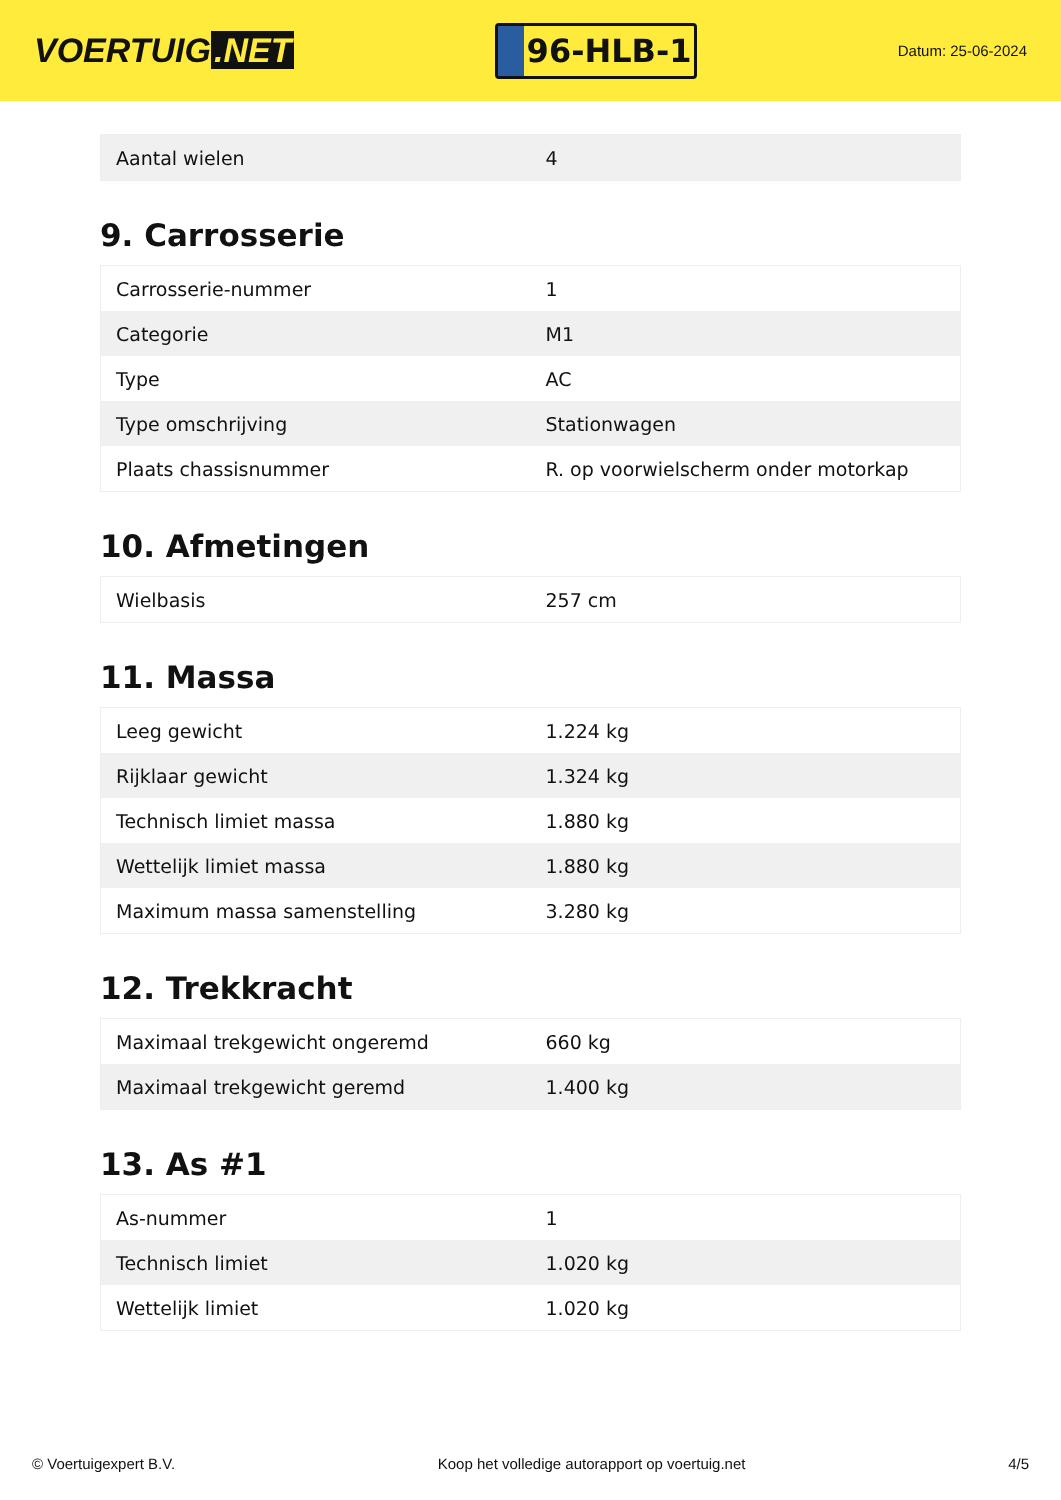VOERTUIG.NET
96-HLB-1
Datum: 25-06-2024
| Aantal wielen | 4 |
9. Carrosserie
| Carrosserie-nummer | 1 |
| Categorie | M1 |
| Type | AC |
| Type omschrijving | Stationwagen |
| Plaats chassisnummer | R. op voorwielscherm onder motorkap |
10. Afmetingen
| Wielbasis | 257 cm |
11. Massa
| Leeg gewicht | 1.224 kg |
| Rijklaar gewicht | 1.324 kg |
| Technisch limiet massa | 1.880 kg |
| Wettelijk limiet massa | 1.880 kg |
| Maximum massa samenstelling | 3.280 kg |
12. Trekkracht
| Maximaal trekgewicht ongeremd | 660 kg |
| Maximaal trekgewicht geremd | 1.400 kg |
13. As #1
| As-nummer | 1 |
| Technisch limiet | 1.020 kg |
| Wettelijk limiet | 1.020 kg |
© Voertuigexpert B.V. Koop het volledige autorapport op voertuig.net 4/5